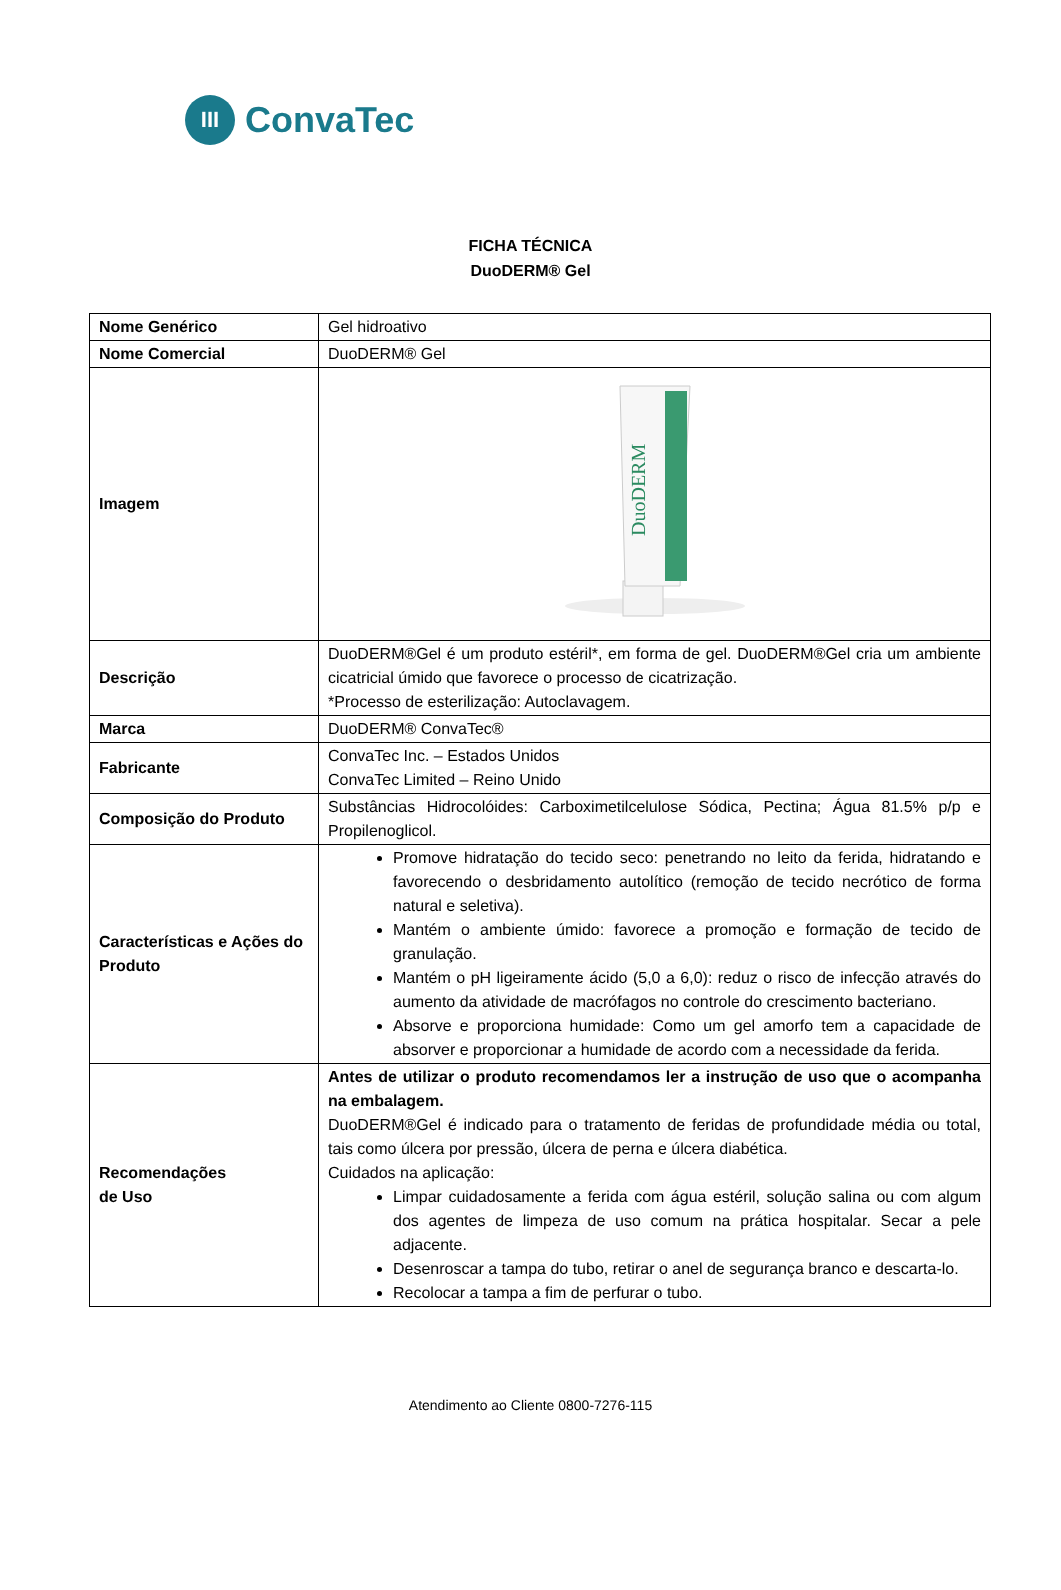III
ConvaTec
FICHA TÉCNICA
DuoDERM® Gel
| Nome Genérico | Gel hidroativo |
| Nome Comercial | DuoDERM® Gel |
| Imagem | DuoDERM |
| Descrição | DuoDERM®Gel é um produto estéril*, em forma de gel. DuoDERM®Gel cria um ambiente cicatricial úmido que favorece o processo de cicatrização. *Processo de esterilização: Autoclavagem. |
| Marca | DuoDERM® ConvaTec® |
| Fabricante | ConvaTec Inc. – Estados Unidos ConvaTec Limited – Reino Unido |
| Composição do Produto | Substâncias Hidrocolóides: Carboximetilcelulose Sódica, Pectina; Água 81.5% p/p e Propilenoglicol. |
| Características e Ações do Produto | Promove hidratação do tecido seco: penetrando no leito da ferida, hidratando e favorecendo o desbridamento autolítico (remoção de tecido necrótico de forma natural e seletiva). Mantém o ambiente úmido: favorece a promoção e formação de tecido de granulação. Mantém o pH ligeiramente ácido (5,0 a 6,0): reduz o risco de infecção através do aumento da atividade de macrófagos no controle do crescimento bacteriano. Absorve e proporciona humidade: Como um gel amorfo tem a capacidade de absorver e proporcionar a humidade de acordo com a necessidade da ferida. |
| Recomendações de Uso | Antes de utilizar o produto recomendamos ler a instrução de uso que o acompanha na embalagem. DuoDERM®Gel é indicado para o tratamento de feridas de profundidade média ou total, tais como úlcera por pressão, úlcera de perna e úlcera diabética. Cuidados na aplicação: Limpar cuidadosamente a ferida com água estéril, solução salina ou com algum dos agentes de limpeza de uso comum na prática hospitalar. Secar a pele adjacente. Desenroscar a tampa do tubo, retirar o anel de segurança branco e descarta-lo. Recolocar a tampa a fim de perfurar o tubo. |
Atendimento ao Cliente 0800-7276-115